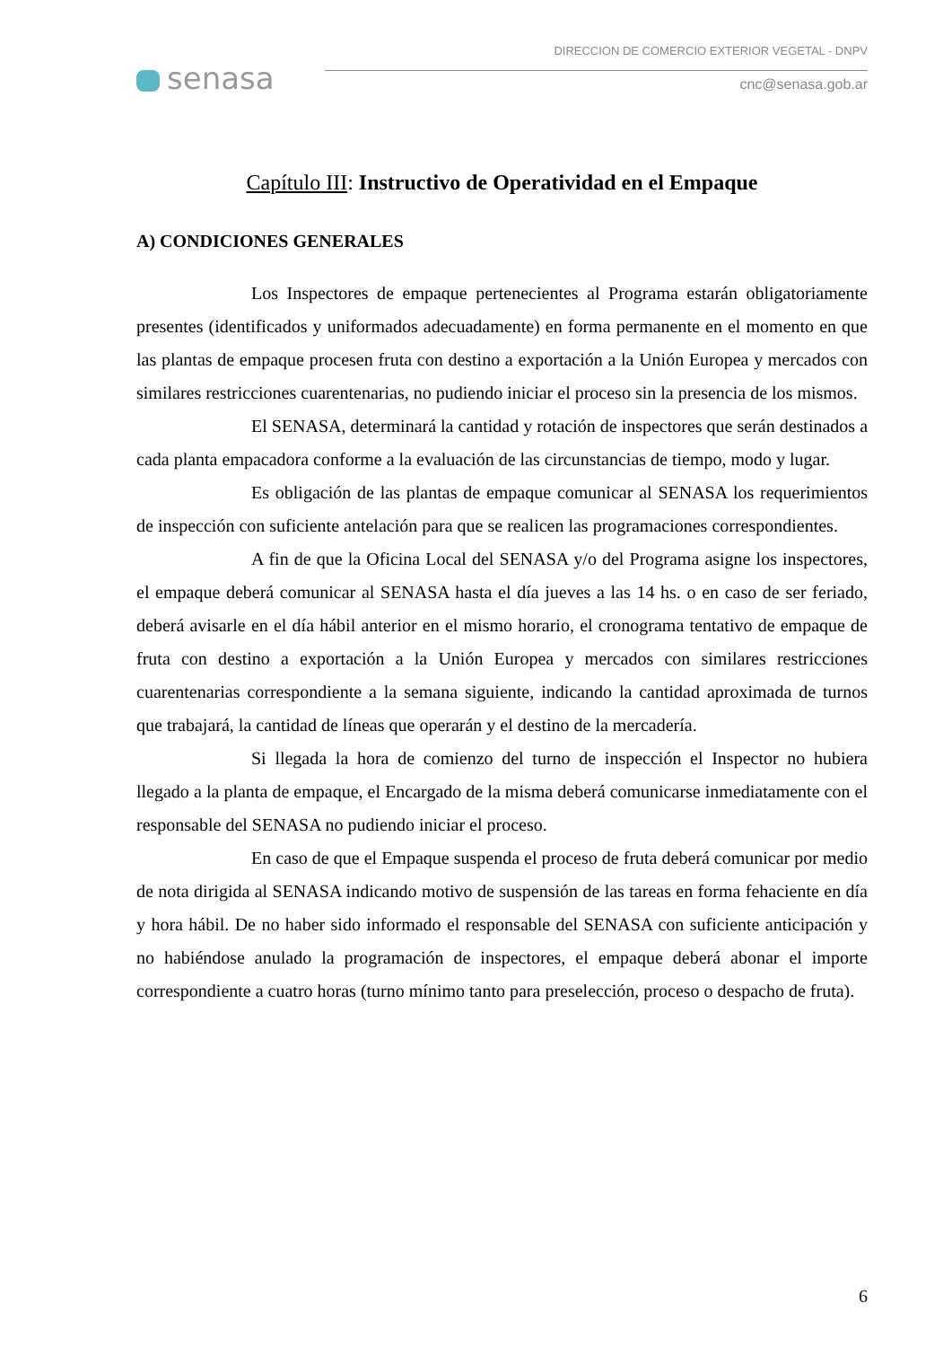senasa
DIRECCION DE COMERCIO EXTERIOR VEGETAL - DNPV
cnc@senasa.gob.ar
Capítulo III: Instructivo de Operatividad en el Empaque
A) CONDICIONES GENERALES
Los Inspectores de empaque pertenecientes al Programa estarán obligatoriamente presentes (identificados y uniformados adecuadamente) en forma permanente en el momento en que las plantas de empaque procesen fruta con destino a exportación a la Unión Europea y mercados con similares restricciones cuarentenarias, no pudiendo iniciar el proceso sin la presencia de los mismos.
El SENASA, determinará la cantidad y rotación de inspectores que serán destinados a cada planta empacadora conforme a la evaluación de las circunstancias de tiempo, modo y lugar.
Es obligación de las plantas de empaque comunicar al SENASA los requerimientos de inspección con suficiente antelación para que se realicen las programaciones correspondientes.
A fin de que la Oficina Local del SENASA y/o del Programa asigne los inspectores, el empaque deberá comunicar al SENASA hasta el día jueves a las 14 hs. o en caso de ser feriado, deberá avisarle en el día hábil anterior en el mismo horario, el cronograma tentativo de empaque de fruta con destino a exportación a la Unión Europea y mercados con similares restricciones cuarentenarias correspondiente a la semana siguiente, indicando la cantidad aproximada de turnos que trabajará, la cantidad de líneas que operarán y el destino de la mercadería.
Si llegada la hora de comienzo del turno de inspección el Inspector no hubiera llegado a la planta de empaque, el Encargado de la misma deberá comunicarse inmediatamente con el responsable del SENASA no pudiendo iniciar el proceso.
En caso de que el Empaque suspenda el proceso de fruta deberá comunicar por medio de nota dirigida al SENASA indicando motivo de suspensión de las tareas en forma fehaciente en día y hora hábil. De no haber sido informado el responsable del SENASA con suficiente anticipación y no habiéndose anulado la programación de inspectores, el empaque deberá abonar el importe correspondiente a cuatro horas (turno mínimo tanto para preselección, proceso o despacho de fruta).
6